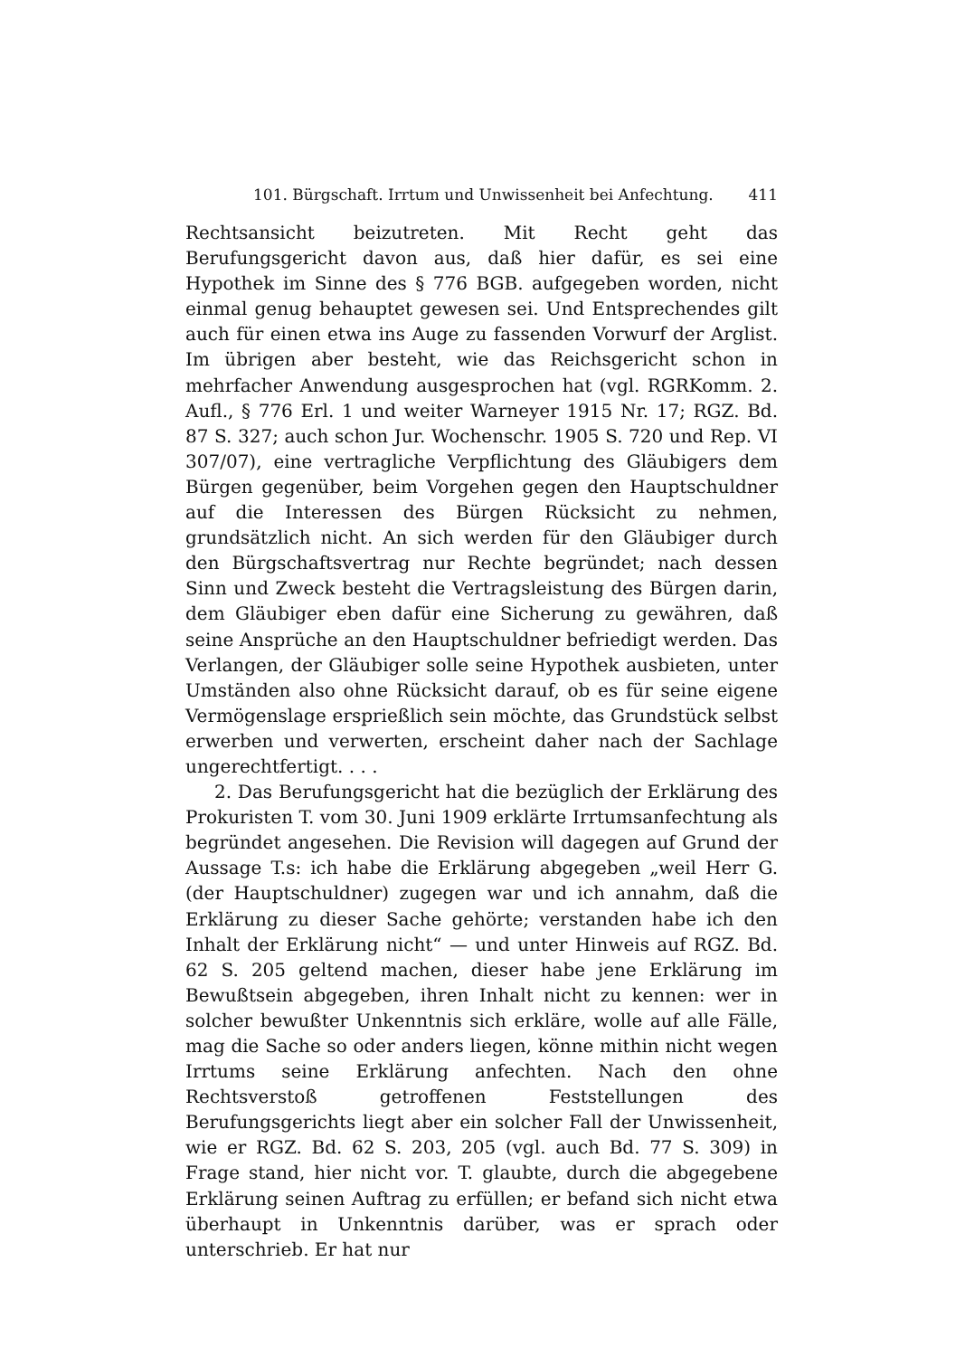101. Bürgschaft. Irrtum und Unwissenheit bei Anfechtung. 411
Rechtsansicht beizutreten. Mit Recht geht das Berufungsgericht davon aus, daß hier dafür, es sei eine Hypothek im Sinne des § 776 BGB. aufgegeben worden, nicht einmal genug behauptet gewesen sei. Und Entsprechendes gilt auch für einen etwa ins Auge zu fassenden Vorwurf der Arglist. Im übrigen aber besteht, wie das Reichsgericht schon in mehrfacher Anwendung ausgesprochen hat (vgl. RGRKomm. 2. Aufl., § 776 Erl. 1 und weiter Warneyer 1915 Nr. 17; RGZ. Bd. 87 S. 327; auch schon Jur. Wochenschr. 1905 S. 720 und Rep. VI 307/07), eine vertragliche Verpflichtung des Gläubigers dem Bürgen gegenüber, beim Vorgehen gegen den Hauptschuldner auf die Interessen des Bürgen Rücksicht zu nehmen, grundsätzlich nicht. An sich werden für den Gläubiger durch den Bürgschaftsvertrag nur Rechte begründet; nach dessen Sinn und Zweck besteht die Vertragsleistung des Bürgen darin, dem Gläubiger eben dafür eine Sicherung zu gewähren, daß seine Ansprüche an den Hauptschuldner befriedigt werden. Das Verlangen, der Gläubiger solle seine Hypothek ausbieten, unter Umständen also ohne Rücksicht darauf, ob es für seine eigene Vermögenslage ersprießlich sein möchte, das Grundstück selbst erwerben und verwerten, erscheint daher nach der Sachlage ungerechtfertigt. . . .
2. Das Berufungsgericht hat die bezüglich der Erklärung des Prokuristen T. vom 30. Juni 1909 erklärte Irrtumsanfechtung als begründet angesehen. Die Revision will dagegen auf Grund der Aussage T.s: ich habe die Erklärung abgegeben „weil Herr G. (der Hauptschuldner) zugegen war und ich annahm, daß die Erklärung zu dieser Sache gehörte; verstanden habe ich den Inhalt der Erklärung nicht“ — und unter Hinweis auf RGZ. Bd. 62 S. 205 geltend machen, dieser habe jene Erklärung im Bewußtsein abgegeben, ihren Inhalt nicht zu kennen: wer in solcher bewußter Unkenntnis sich erkläre, wolle auf alle Fälle, mag die Sache so oder anders liegen, könne mithin nicht wegen Irrtums seine Erklärung anfechten. Nach den ohne Rechtsverstoß getroffenen Feststellungen des Berufungsgerichts liegt aber ein solcher Fall der Unwissenheit, wie er RGZ. Bd. 62 S. 203, 205 (vgl. auch Bd. 77 S. 309) in Frage stand, hier nicht vor. T. glaubte, durch die abgegebene Erklärung seinen Auftrag zu erfüllen; er befand sich nicht etwa überhaupt in Unkenntnis darüber, was er sprach oder unterschrieb. Er hat nur